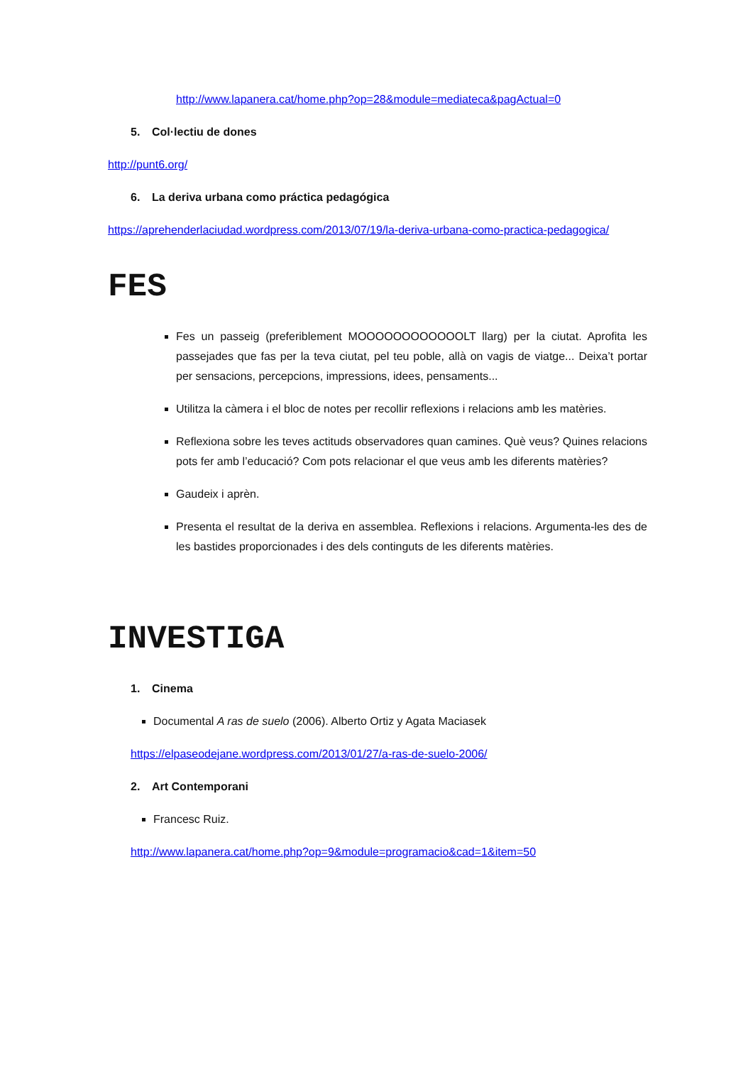http://www.lapanera.cat/home.php?op=28&module=mediateca&pagActual=0
5. Col·lectiu de dones
http://punt6.org/
6. La deriva urbana como práctica pedagógica
https://aprehenderlaciudad.wordpress.com/2013/07/19/la-deriva-urbana-como-practica-pedagogica/
FES
Fes un passeig (preferiblement MOOOOOOOOOOOOLT llarg) per la ciutat. Aprofita les passejades que fas per la teva ciutat, pel teu poble, allà on vagis de viatge... Deixa’t portar per sensacions, percepcions, impressions, idees, pensaments...
Utilitza la càmera i el bloc de notes per recollir reflexions i relacions amb les matèries.
Reflexiona sobre les teves actituds observadores quan camines. Què veus? Quines relacions pots fer amb l’educació? Com pots relacionar el que veus amb les diferents matèries?
Gaudeix i aprèn.
Presenta el resultat de la deriva en assemblea. Reflexions i relacions. Argumenta-les des de les bastides proporcionades i des dels continguts de les diferents matèries.
INVESTIGA
1. Cinema
Documental A ras de suelo (2006). Alberto Ortiz y Agata Maciasek
https://elpaseodejane.wordpress.com/2013/01/27/a-ras-de-suelo-2006/
2. Art Contemporani
Francesc Ruiz.
http://www.lapanera.cat/home.php?op=9&module=programacio&cad=1&item=50